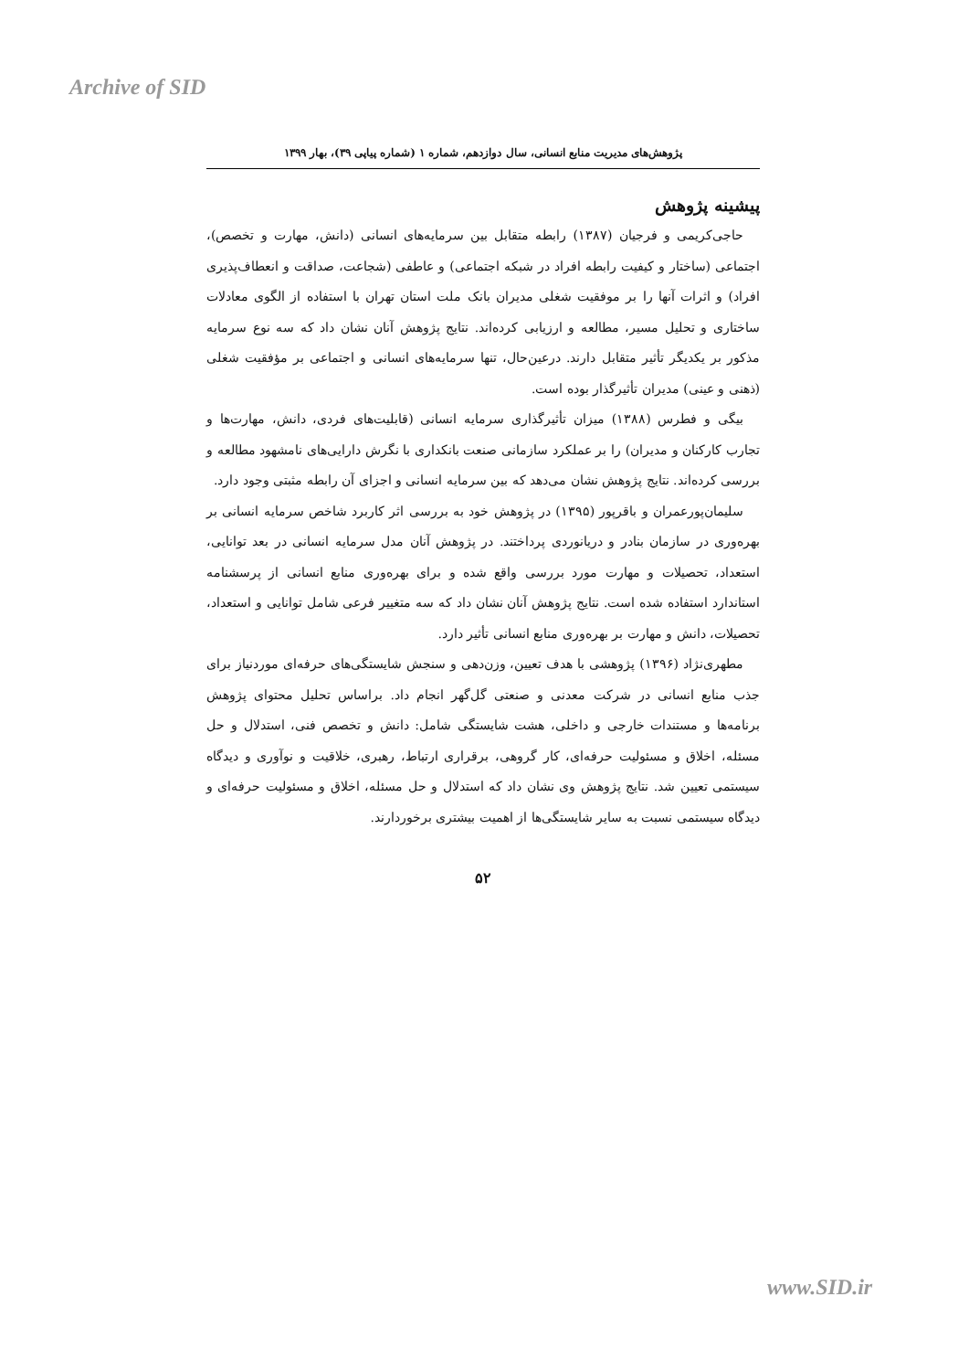Archive of SID
پژوهش‌های مدیریت منابع انسانی، سال دوازدهم، شماره ۱ (شماره پیاپی ۳۹)، بهار ۱۳۹۹
پیشینه پژوهش
حاجی‌کریمی و فرجیان (۱۳۸۷) رابطه متقابل بین سرمایه‌های انسانی (دانش، مهارت و تخصص)، اجتماعی (ساختار و کیفیت رابطه افراد در شبکه اجتماعی) و عاطفی (شجاعت، صداقت و انعطاف‌پذیری افراد) و اثرات آنها را بر موفقیت شغلی مدیران بانک ملت استان تهران با استفاده از الگوی معادلات ساختاری و تحلیل مسیر، مطالعه و ارزیابی کرده‌اند. نتایج پژوهش آنان نشان داد که سه نوع سرمایه مذکور بر یکدیگر تأثیر متقابل دارند. درعین‌حال، تنها سرمایه‌های انسانی و اجتماعی بر مؤفقیت شغلی (ذهنی و عینی) مدیران تأثیرگذار بوده است.
بیگی و فطرس (۱۳۸۸) میزان تأثیرگذاری سرمایه انسانی (قابلیت‌های فردی، دانش، مهارت‌ها و تجارب کارکنان و مدیران) را بر عملکرد سازمانی صنعت بانکداری با نگرش دارایی‌های نامشهود مطالعه و بررسی کرده‌اند. نتایج پژوهش نشان می‌دهد که بین سرمایه انسانی و اجزای آن رابطه مثبتی وجود دارد.
سلیمان‌پورعمران و باقرپور (۱۳۹۵) در پژوهش خود به بررسی اثر کاربرد شاخص سرمایه انسانی بر بهره‌وری در سازمان بنادر و دریانوردی پرداختند. در پژوهش آنان مدل سرمایه انسانی در بعد توانایی، استعداد، تحصیلات و مهارت مورد بررسی واقع شده و برای بهره‌وری منابع انسانی از پرسشنامه استاندارد استفاده شده است. نتایج پژوهش آنان نشان داد که سه متغییر فرعی شامل توانایی و استعداد، تحصیلات، دانش و مهارت بر بهره‌وری منابع انسانی تأثیر دارد.
مطهری‌نژاد (۱۳۹۶) پژوهشی با هدف تعیین، وزن‌دهی و سنجش شایستگی‌های حرفه‌ای موردنیاز برای جذب منابع انسانی در شرکت معدنی و صنعتی گل‌گهر انجام داد. براساس تحلیل محتوای پژوهش برنامه‌ها و مستندات خارجی و داخلی، هشت شایستگی شامل: دانش و تخصص فنی، استدلال و حل مسئله، اخلاق و مسئولیت حرفه‌ای، کار گروهی، برقراری ارتباط، رهبری، خلاقیت و نوآوری و دیدگاه سیستمی تعیین شد. نتایج پژوهش وی نشان داد که استدلال و حل مسئله، اخلاق و مسئولیت حرفه‌ای و دیدگاه سیستمی نسبت به سایر شایستگی‌ها از اهمیت بیشتری برخوردارند.
۵۲
www.SID.ir